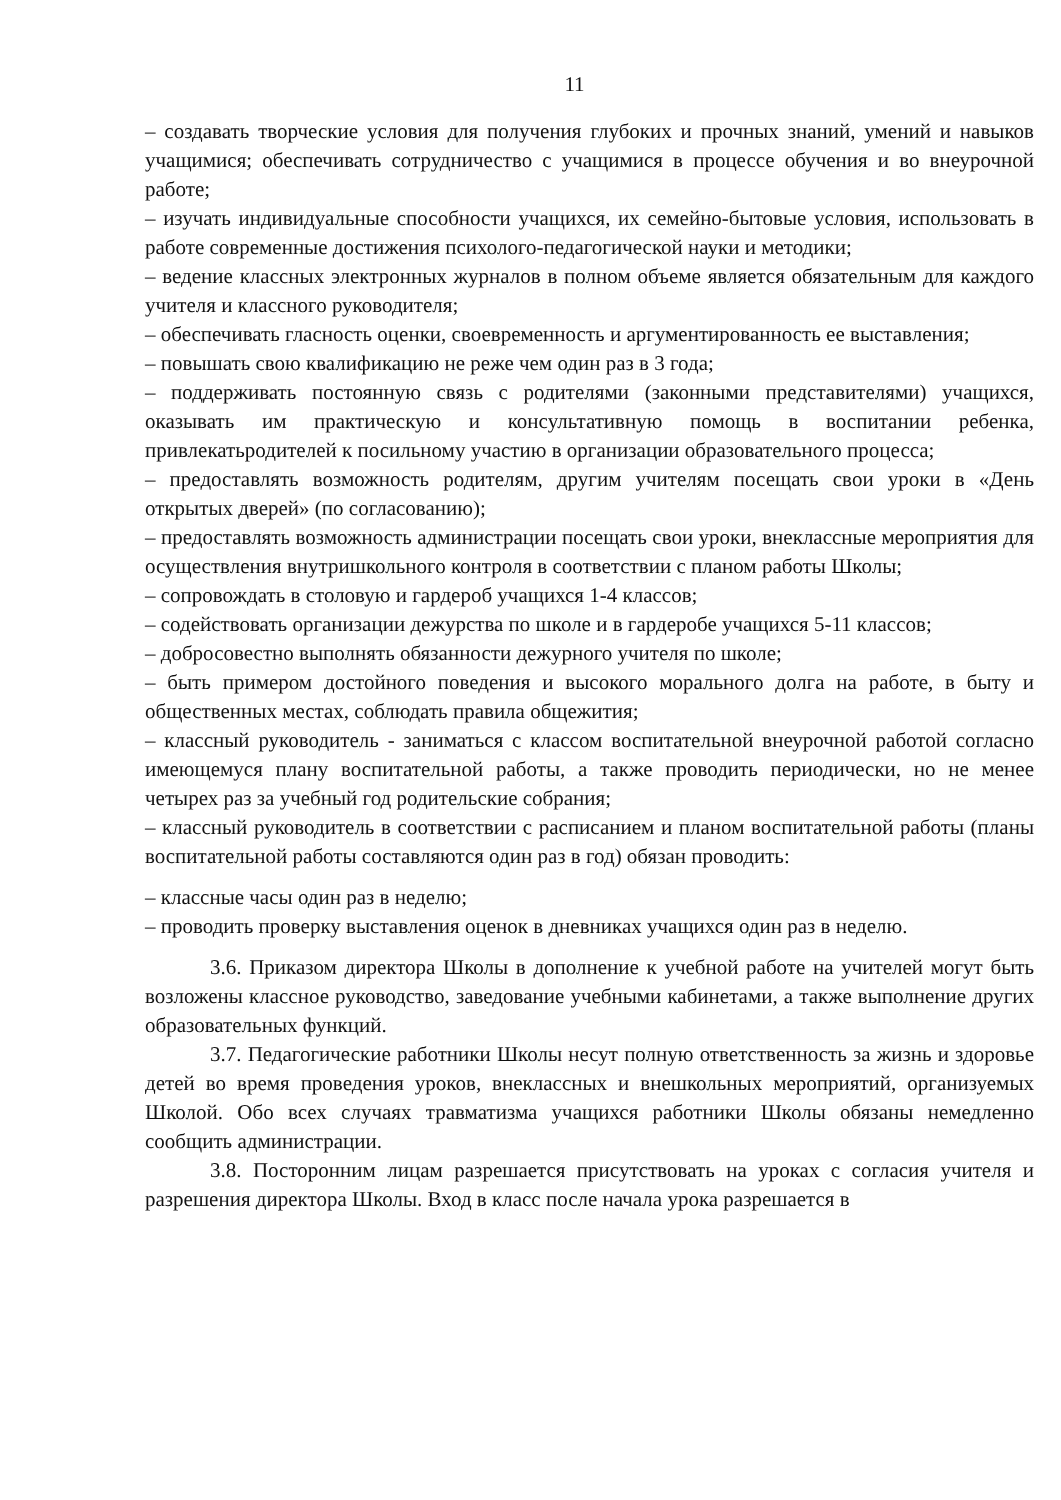11
– создавать творческие условия для получения глубоких и прочных знаний, умений и навыков учащимися; обеспечивать сотрудничество с учащимися в процессе обучения и во внеурочной работе;
– изучать индивидуальные способности учащихся, их семейно-бытовые условия, использовать в работе современные достижения психолого-педагогической науки и методики;
– ведение классных электронных журналов в полном объеме является обязательным для каждого учителя и классного руководителя;
– обеспечивать гласность оценки, своевременность и аргументированность ее выставления;
– повышать свою квалификацию не реже чем один раз в 3 года;
– поддерживать постоянную связь с родителями (законными представителями) учащихся, оказывать им практическую и консультативную помощь в воспитании ребенка, привлекатьродителей к посильному участию в организации образовательного процесса;
– предоставлять возможность родителям, другим учителям посещать свои уроки в «День открытых дверей» (по согласованию);
– предоставлять возможность администрации посещать свои уроки, внеклассные мероприятия для осуществления внутришкольного контроля в соответствии с планом работы Школы;
– сопровождать в столовую и гардероб учащихся 1-4 классов;
– содействовать организации дежурства по школе и в гардеробе учащихся 5-11 классов;
– добросовестно выполнять обязанности дежурного учителя по школе;
– быть примером достойного поведения и высокого морального долга на работе, в быту и общественных местах, соблюдать правила общежития;
– классный руководитель - заниматься с классом воспитательной внеурочной работой согласно имеющемуся плану воспитательной работы, а также проводить периодически, но не менее четырех раз за учебный год родительские собрания;
– классный руководитель в соответствии с расписанием и планом воспитательной работы (планы воспитательной работы составляются один раз в год) обязан проводить:
– классные часы один раз в неделю;
– проводить проверку выставления оценок в дневниках учащихся один раз в неделю.
3.6. Приказом директора Школы в дополнение к учебной работе на учителей могут быть возложены классное руководство, заведование учебными кабинетами, а также выполнение других образовательных функций.
3.7. Педагогические работники Школы несут полную ответственность за жизнь и здоровье детей во время проведения уроков, внеклассных и внешкольных мероприятий, организуемых Школой. Обо всех случаях травматизма учащихся работники Школы обязаны немедленно сообщить администрации.
3.8. Посторонним лицам разрешается присутствовать на уроках с согласия учителя и разрешения директора Школы. Вход в класс после начала урока разрешается в